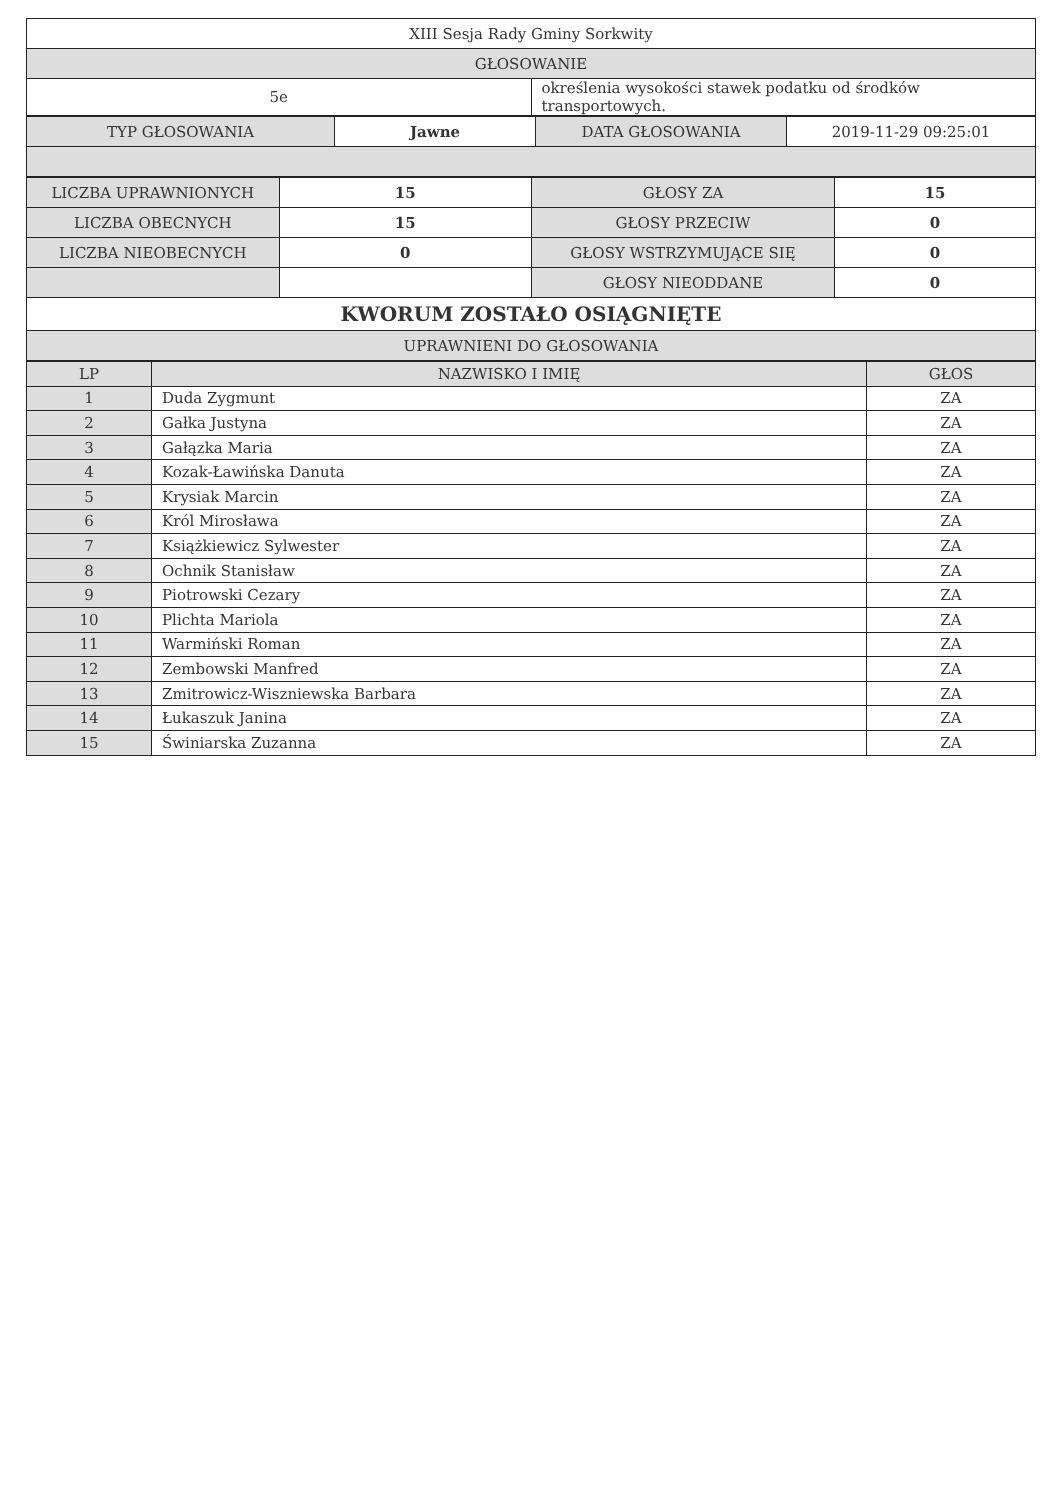| XIII Sesja Rady Gminy Sorkwity | |
| GŁOSOWANIE | |
| 5e | określenia wysokości stawek podatku od środków transportowych. |
| TYP GŁOSOWANIA | Jawne | DATA GŁOSOWANIA | 2019-11-29 09:25:01 |
| LICZBA UPRAWNIONYCH | 15 | GŁOSY ZA | 15 |
| LICZBA OBECNYCH | 15 | GŁOSY PRZECIW | 0 |
| LICZBA NIEOBECNYCH | 0 | GŁOSY WSTRZYMUJĄCE SIĘ | 0 |
| | | GŁOSY NIEODDANE | 0 |
| KWORUM ZOSTAŁO OSIĄGNIĘTE | | | |
| UPRAWNIENI DO GŁOSOWANIA | | | |
| LP | NAZWISKO I IMIĘ | GŁOS |
| --- | --- | --- |
| 1 | Duda Zygmunt | ZA |
| 2 | Gałka Justyna | ZA |
| 3 | Gałązka Maria | ZA |
| 4 | Kozak-Ławińska Danuta | ZA |
| 5 | Krysiak Marcin | ZA |
| 6 | Król Mirosława | ZA |
| 7 | Książkiewicz Sylwester | ZA |
| 8 | Ochnik Stanisław | ZA |
| 9 | Piotrowski Cezary | ZA |
| 10 | Plichta Mariola | ZA |
| 11 | Warmiński Roman | ZA |
| 12 | Zembowski Manfred | ZA |
| 13 | Zmitrowicz-Wiszniewska Barbara | ZA |
| 14 | Łukaszuk Janina | ZA |
| 15 | Świniarska Zuzanna | ZA |